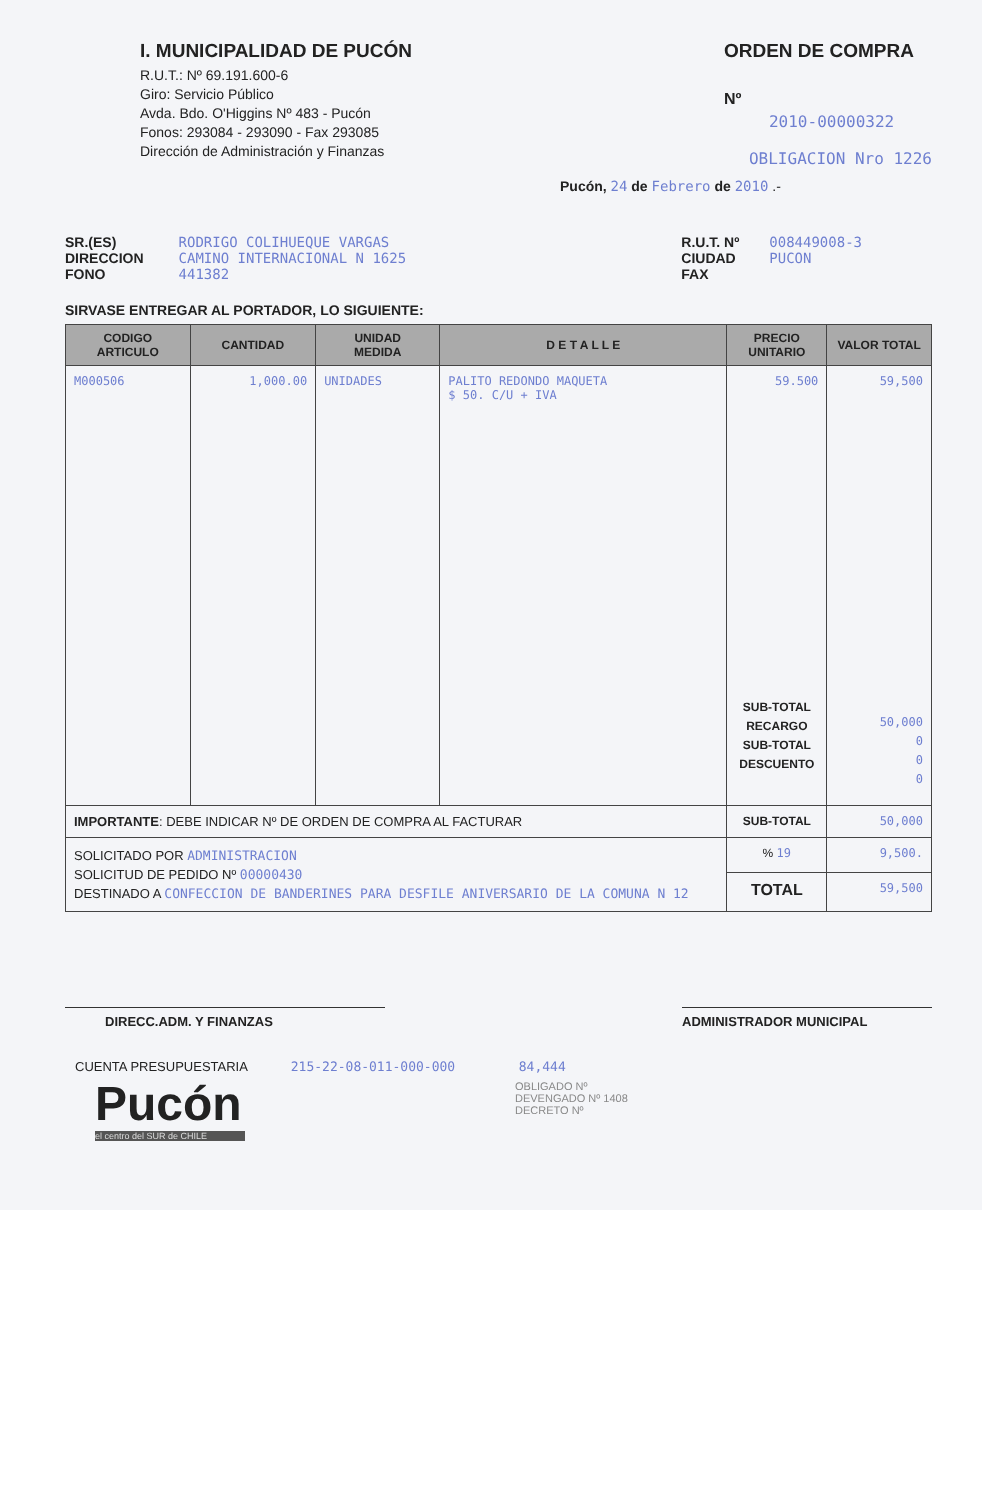I. MUNICIPALIDAD DE PUCÓN
R.U.T.: Nº 69.191.600-6
Giro: Servicio Público
Avda. Bdo. O'Higgins Nº 483 - Pucón
Fonos: 293084 - 293090 - Fax 293085
Dirección de Administración y Finanzas
ORDEN DE COMPRA
Nº
2010-00000322
OBLIGACION Nro 1226
Pucón, 24 de Febrero de 2010 .-
SR.(ES)
DIRECCION
FONO
RODRIGO COLIHUEQUE VARGAS
CAMINO INTERNACIONAL N 1625
441382
R.U.T. Nº
CIUDAD
FAX
008449008-3
PUCON
SIRVASE ENTREGAR AL PORTADOR, LO SIGUIENTE:
| CODIGO ARTICULO | CANTIDAD | UNIDAD MEDIDA | D E T A L L E | PRECIO UNITARIO | VALOR TOTAL |
| --- | --- | --- | --- | --- | --- |
| M000506 | 1,000.00 | UNIDADES | PALITO REDONDO MAQUETA $ 50. C/U + IVA | 59.500 SUB-TOTAL RECARGO SUB-TOTAL DESCUENTO | 59,500 50,000 0 0 0 |
| IMPORTANTE : DEBE INDICAR Nº DE ORDEN DE COMPRA AL FACTURAR | | | | SUB-TOTAL | 50,000 |
| SOLICITADO POR ADMINISTRACION SOLICITUD DE PEDIDO Nº 00000430 DESTINADO A CONFECCION DE BANDERINES PARA DESFILE ANIVERSARIO DE LA COMUNA N 12 | | | | % 19 | 9,500. |
| | | | | TOTAL | 59,500 |
DIRECC.ADM. Y FINANZAS ADMINISTRADOR MUNICIPAL
CUENTA PRESUPUESTARIA 215-22-08-011-000-000 84,444
OBLIGADO Nº
DEVENGADO Nº 1408
DECRETO Nº
Pucón
el centro del SUR de CHILE